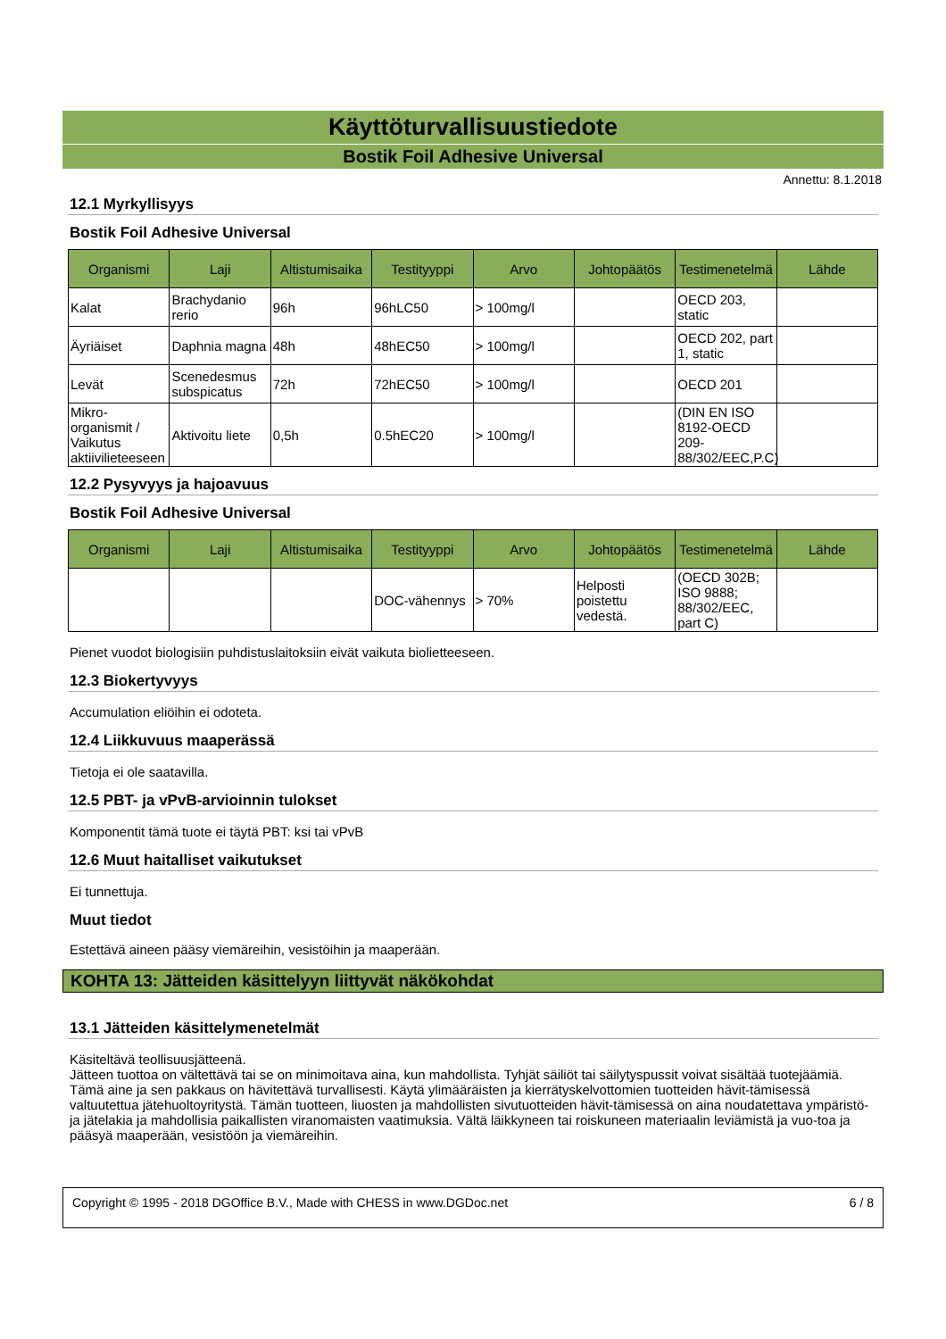Käyttöturvallisuustiedote
Bostik Foil Adhesive Universal
Annettu: 8.1.2018
12.1 Myrkyllisyys
Bostik Foil Adhesive Universal
| Organismi | Laji | Altistumisaika | Testityyppi | Arvo | Johtopäätös | Testimenetelmä | Lähde |
| --- | --- | --- | --- | --- | --- | --- | --- |
| Kalat | Brachydanio rerio | 96h | 96hLC50 | > 100mg/l | | OECD 203, static | |
| Äyriäiset | Daphnia magna | 48h | 48hEC50 | > 100mg/l | | OECD 202, part 1, static | |
| Levät | Scenedesmus subspicatus | 72h | 72hEC50 | > 100mg/l | | OECD 201 | |
| Mikro-organismit / Vaikutus aktiivilieteeseen | Aktivoitu liete | 0,5h | 0.5hEC20 | > 100mg/l | | (DIN EN ISO 8192-OECD 209-88/302/EEC,P.C) | |
12.2 Pysyvyys ja hajoavuus
Bostik Foil Adhesive Universal
| Organismi | Laji | Altistumisaika | Testityyppi | Arvo | Johtopäätös | Testimenetelmä | Lähde |
| --- | --- | --- | --- | --- | --- | --- | --- |
| | | | DOC-vähennys | > 70% | Helposti poistettu vedestä. | (OECD 302B; ISO 9888; 88/302/EEC, part C) | |
Pienet vuodot biologisiin puhdistuslaitoksiin eivät vaikuta bioliet­teeseen.
12.3 Biokertyvyys
Accumulation eliöihin ei odoteta.
12.4 Liikkuvuus maaperässä
Tietoja ei ole saatavilla.
12.5 PBT- ja vPvB-arvioinnin tulokset
Komponentit tämä tuote ei täytä PBT: ksi tai vPvB
12.6 Muut haitalliset vaikutukset
Ei tunnettuja.
Muut tiedot
Estettävä aineen pääsy viemäreihin, vesistöihin ja maaperään.
KOHTA 13: Jätteiden käsittelyyn liittyvät näkökohdat
13.1 Jätteiden käsittelymenetelmät
Käsiteltävä teollisuusjätteenä.
Jätteen tuottoa on vältettävä tai se on minimoitava aina, kun mahdollista. Tyhjät säiliöt tai säilytyspussit voivat sisältää tuotejäämiä. Tämä aine ja sen pakkaus on hävitettävä turvallisesti. Käytä ylimääräisten ja kierrätyskelvottomien tuotteiden hävit-tämisessä valtuutettua jätehuoltoyritystä. Tämän tuotteen, liuosten ja mahdollisten sivutuotteiden hävit-tämisessä on aina noudatettava ympäristö- ja jätelakia ja mahdollisia paikallisten viranomaisten vaatimuksia. Vältä läikkyneen tai roiskuneen materiaalin leviämistä ja vuo-toa ja pääsyä maaperään, vesistöön ja viemäreihin.
Copyright © 1995 - 2018 DGOffice B.V., Made with CHESS in www.DGDoc.net 6 / 8